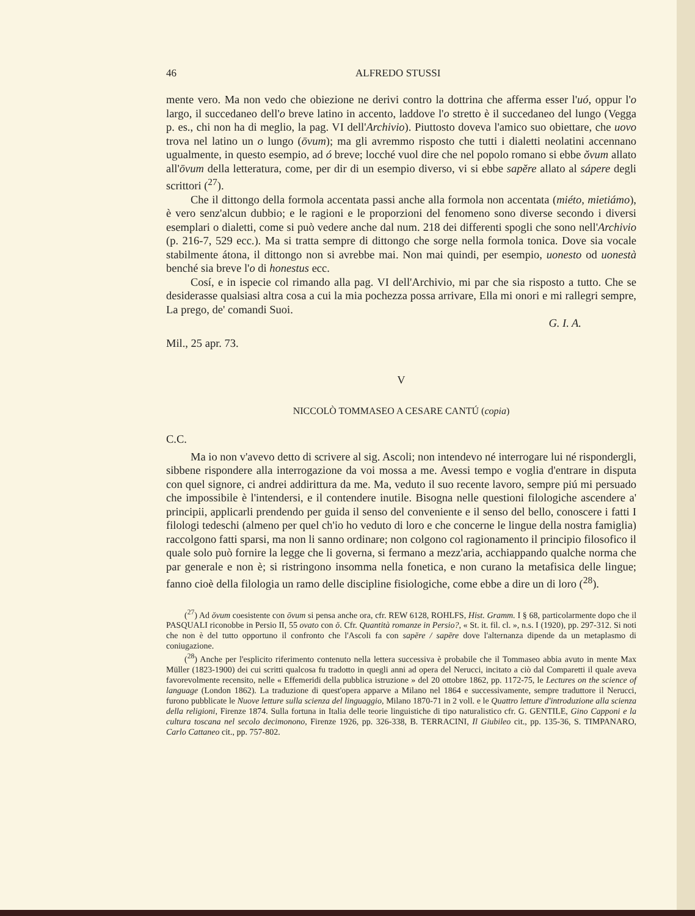46 ALFREDO STUSSI
mente vero. Ma non vedo che obiezione ne derivi contro la dottrina che afferma esser l'uó, oppur l'o largo, il succedaneo dell'o breve latino in accento, laddove l'o stretto è il succedaneo del lungo (Vegga p. es., chi non ha di meglio, la pag. VI dell'Archivio). Piuttosto doveva l'amico suo obiettare, che uovo trova nel latino un o lungo (ōvum); ma gli avremmo risposto che tutti i dialetti neolatini accennano ugualmente, in questo esempio, ad ó breve; locché vuol dire che nel popolo romano si ebbe ŏvum allato all'ōvum della letteratura, come, per dir di un esempio diverso, vi si ebbe sapĕre allato al sápere degli scrittori (<sup>27</sup>).
Che il dittongo della formola accentata passi anche alla formola non accentata (miéto, mietiámo), è vero senz'alcun dubbio; e le ragioni e le proporzioni del fenomeno sono diverse secondo i diversi esemplari o dialetti, come si può vedere anche dal num. 218 dei differenti spogli che sono nell'Archivio (p. 216-7, 529 ecc.). Ma si tratta sempre di dittongo che sorge nella formola tonica. Dove sia vocale stabilmente átona, il dittongo non si avrebbe mai. Non mai quindi, per esempio, uonesto od uonestà benché sia breve l'o di honestus ecc.
Cosí, e in ispecie col rimando alla pag. VI dell'Archivio, mi par che sia risposto a tutto. Che se desiderasse qualsiasi altra cosa a cui la mia pochezza possa arrivare, Ella mi onori e mi rallegri sempre, La prego, de' comandi Suoi.
G. I. A.
Mil., 25 apr. 73.
V
NICCOLÒ TOMMASEO A CESARE CANTÚ (copia)
C.C.
Ma io non v'avevo detto di scrivere al sig. Ascoli; non intendevo né interrogare lui né rispondergli, sibbene rispondere alla interrogazione da voi mossa a me. Avessi tempo e voglia d'entrare in disputa con quel signore, ci andrei addirittura da me. Ma, veduto il suo recente lavoro, sempre piú mi persuado che impossibile è l'intendersi, e il contendere inutile. Bisogna nelle questioni filologiche ascendere a' principii, applicarli prendendo per guida il senso del conveniente e il senso del bello, conoscere i fatti I filologi tedeschi (almeno per quel ch'io ho veduto di loro e che concerne le lingue della nostra famiglia) raccolgono fatti sparsi, ma non li sanno ordinare; non colgono col ragionamento il principio filosofico il quale solo può fornire la legge che li governa, si fermano a mezz'aria, acchiappando qualche norma che par generale e non è; si ristringono insomma nella fonetica, e non curano la metafisica delle lingue; fanno cioè della filologia un ramo delle discipline fisiologiche, come ebbe a dire un di loro (<sup>28</sup>).
(<sup>27</sup>) Ad ŏvum coesistente con ōvum si pensa anche ora, cfr. REW 6128, ROHLFS, Hist. Gramm. I § 68, particolarmente dopo che il PASQUALI riconobbe in Persio II, 55 ovato con ŏ. Cfr. Quantità romanze in Persio?, « St. it. fil. cl. », n.s. I (1920), pp. 297-312. Si noti che non è del tutto opportuno il confronto che l'Ascoli fa con sapĕre / sapēre dove l'alternanza dipende da un metaplasmo di coniugazione.
(<sup>28</sup>) Anche per l'esplicito riferimento contenuto nella lettera successiva è probabile che il Tommaseo abbia avuto in mente Max Müller (1823-1900) dei cui scritti qualcosa fu tradotto in quegli anni ad opera del Nerucci, incitato a ciò dal Comparetti il quale aveva favorevolmente recensito, nelle « Effemeridi della pubblica istruzione » del 20 ottobre 1862, pp. 1172-75, le Lectures on the science of language (London 1862). La traduzione di quest'opera apparve a Milano nel 1864 e successivamente, sempre traduttore il Nerucci, furono pubblicate le Nuove letture sulla scienza del linguaggio, Milano 1870-71 in 2 voll. e le Quattro letture d'introduzione alla scienza della religioni, Firenze 1874. Sulla fortuna in Italia delle teorie linguistiche di tipo naturalistico cfr. G. GENTILE, Gino Capponi e la cultura toscana nel secolo decimonono, Firenze 1926, pp. 326-338, B. TERRACINI, Il Giubileo cit., pp. 135-36, S. TIMPANARO, Carlo Cattaneo cit., pp. 757-802.